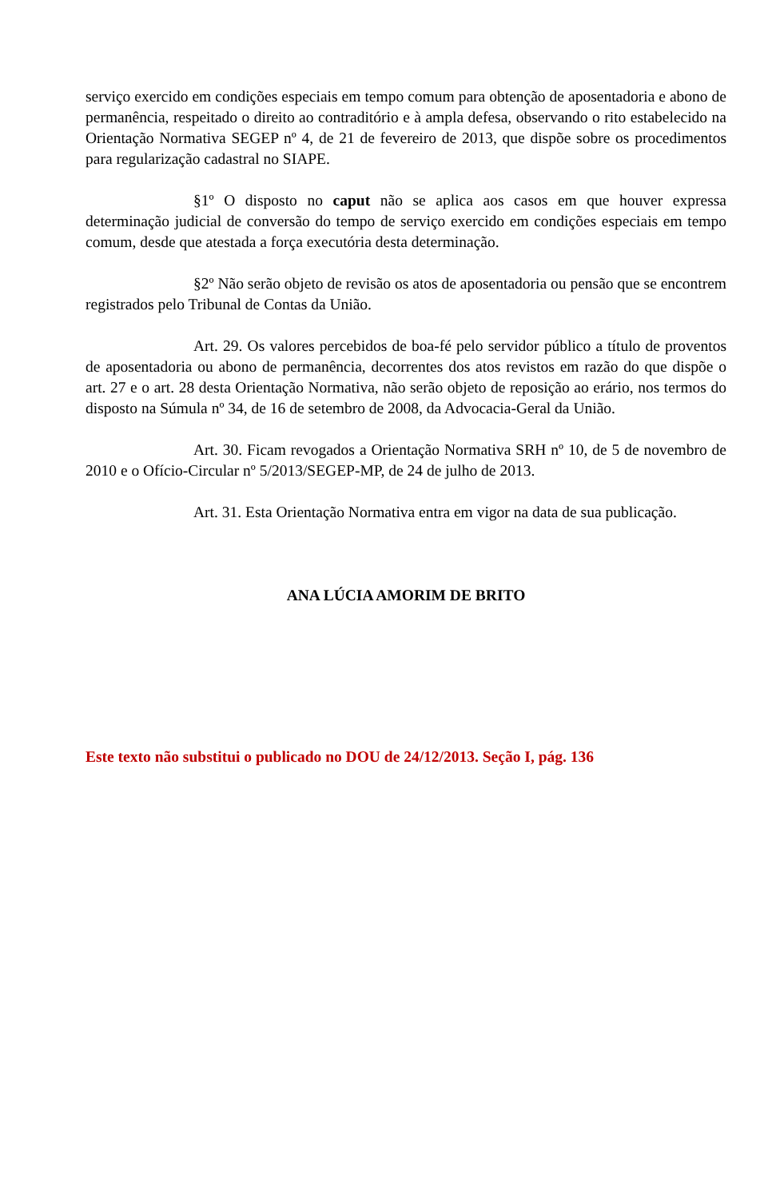serviço exercido em condições especiais em tempo comum para obtenção de aposentadoria e abono de permanência, respeitado o direito ao contraditório e à ampla defesa, observando o rito estabelecido na Orientação Normativa SEGEP nº 4, de 21 de fevereiro de 2013, que dispõe sobre os procedimentos para regularização cadastral no SIAPE.
§1º O disposto no caput não se aplica aos casos em que houver expressa determinação judicial de conversão do tempo de serviço exercido em condições especiais em tempo comum, desde que atestada a força executória desta determinação.
§2º Não serão objeto de revisão os atos de aposentadoria ou pensão que se encontrem registrados pelo Tribunal de Contas da União.
Art. 29. Os valores percebidos de boa-fé pelo servidor público a título de proventos de aposentadoria ou abono de permanência, decorrentes dos atos revistos em razão do que dispõe o art. 27 e o art. 28 desta Orientação Normativa, não serão objeto de reposição ao erário, nos termos do disposto na Súmula nº 34, de 16 de setembro de 2008, da Advocacia-Geral da União.
Art. 30. Ficam revogados a Orientação Normativa SRH nº 10, de 5 de novembro de 2010 e o Ofício-Circular nº 5/2013/SEGEP-MP, de 24 de julho de 2013.
Art. 31. Esta Orientação Normativa entra em vigor na data de sua publicação.
ANA LÚCIA AMORIM DE BRITO
Este texto não substitui o publicado no DOU de 24/12/2013. Seção I, pág. 136